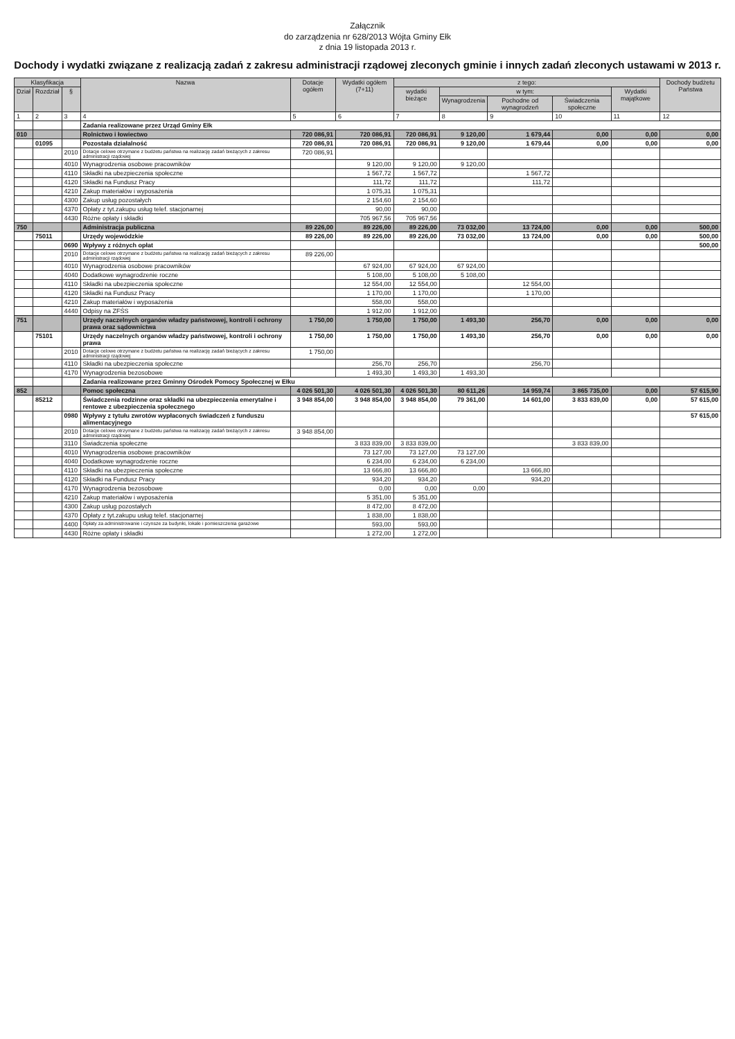Załącznik
do zarządzenia nr 628/2013 Wójta Gminy Ełk
z dnia 19 listopada 2013 r.
Dochody i wydatki związane z realizacją zadań z zakresu administracji rządowej zleconych gminie i innych zadań zleconych ustawami w 2013 r.
| Klasyfikacja | | | Nazwa | Dotacje ogółem | Wydatki ogółem (7+11) | z tego: | | | | | Dochody budżetu Państwa |
| --- | --- | --- | --- | --- | --- | --- | --- | --- | --- | --- | --- |
| Dział | Rozdział | § | | | | wydatki bieżące | w tym: | | | Wydatki majątkowe | |
| | | | | | | | Wynagrodzenia | Pochodne od wynagrodzeń | Świadczenia społeczne | | |
| 1 | 2 | 3 | 4 | 5 | 6 | 7 | 8 | 9 | 10 | 11 | 12 |
| | | | Zadania realizowane przez Urząd Gminy Ełk | | | | | | | | |
| 010 | | | Rolnictwo i łowiectwo | 720 086,91 | 720 086,91 | 720 086,91 | 9 120,00 | 1 679,44 | 0,00 | 0,00 | 0,00 |
| | 01095 | | Pozostała działalność | 720 086,91 | 720 086,91 | 720 086,91 | 9 120,00 | 1 679,44 | 0,00 | 0,00 | 0,00 |
| | | 2010 | Dotacje celowe otrzymane z budżetu państwa na realizację zadań bieżących z zakresu administracji rządowej | 720 086,91 | | | | | | | |
| | | 4010 | Wynagrodzenia osobowe pracowników | | 9 120,00 | 9 120,00 | 9 120,00 | | | | |
| | | 4110 | Składki na ubezpieczenia społeczne | | 1 567,72 | 1 567,72 | | 1 567,72 | | | |
| | | 4120 | Składki na Fundusz Pracy | | 111,72 | 111,72 | | 111,72 | | | |
| | | 4210 | Zakup materiałów i wyposażenia | | 1 075,31 | 1 075,31 | | | | | |
| | | 4300 | Zakup usług pozostałych | | 2 154,60 | 2 154,60 | | | | | |
| | | 4370 | Opłaty z tyt.zakupu usług telef. stacjonarnej | | 90,00 | 90,00 | | | | | |
| | | 4430 | Różne opłaty i składki | | 705 967,56 | 705 967,56 | | | | | |
| 750 | | | Administracja publiczna | 89 226,00 | 89 226,00 | 89 226,00 | 73 032,00 | 13 724,00 | 0,00 | 0,00 | 500,00 |
| | 75011 | | Urzędy wojewódzkie | 89 226,00 | 89 226,00 | 89 226,00 | 73 032,00 | 13 724,00 | 0,00 | 0,00 | 500,00 |
| | | 0690 | Wpływy z różnych opłat | | | | | | | | 500,00 |
| | | 2010 | Dotacje celowe otrzymane z budżetu państwa na realizację zadań bieżących z zakresu administracji rządowej | 89 226,00 | | | | | | | |
| | | 4010 | Wynagrodzenia osobowe pracowników | | 67 924,00 | 67 924,00 | 67 924,00 | | | | |
| | | 4040 | Dodatkowe wynagrodzenie roczne | | 5 108,00 | 5 108,00 | 5 108,00 | | | | |
| | | 4110 | Składki na ubezpieczenia społeczne | | 12 554,00 | 12 554,00 | | 12 554,00 | | | |
| | | 4120 | Składki na Fundusz Pracy | | 1 170,00 | 1 170,00 | | 1 170,00 | | | |
| | | 4210 | Zakup materiałów i wyposażenia | | 558,00 | 558,00 | | | | | |
| | | 4440 | Odpisy na ZFŚS | | 1 912,00 | 1 912,00 | | | | | |
| 751 | | | Urzędy naczelnych organów władzy państwowej, kontroli i ochrony prawa oraz sądownictwa | 1 750,00 | 1 750,00 | 1 750,00 | 1 493,30 | 256,70 | 0,00 | 0,00 | 0,00 |
| | 75101 | | Urzędy naczelnych organów władzy państwowej, kontroli i ochrony prawa | 1 750,00 | 1 750,00 | 1 750,00 | 1 493,30 | 256,70 | 0,00 | 0,00 | 0,00 |
| | | 2010 | Dotacje celowe otrzymane z budżetu państwa na realizację zadań bieżących z zakresu administracji rządowej | 1 750,00 | | | | | | | |
| | | 4110 | Składki na ubezpieczenia społeczne | | 256,70 | 256,70 | | 256,70 | | | |
| | | 4170 | Wynagrodzenia bezosobowe | | 1 493,30 | 1 493,30 | 1 493,30 | | | | |
| | | | Zadania realizowane przez Gminny Ośrodek Pomocy Społecznej w Ełku | | | | | | | | |
| 852 | | | Pomoc społeczna | 4 026 501,30 | 4 026 501,30 | 4 026 501,30 | 80 611,26 | 14 959,74 | 3 865 735,00 | 0,00 | 57 615,90 |
| | 85212 | | Świadczenia rodzinne oraz składki na ubezpieczenia emerytalne i rentowe z ubezpieczenia społecznego | 3 948 854,00 | 3 948 854,00 | 3 948 854,00 | 79 361,00 | 14 601,00 | 3 833 839,00 | 0,00 | 57 615,00 |
| | | 0980 | Wpływy z tytułu zwrotów wypłaconych świadczeń z funduszu alimentacyjnego | | | | | | | | 57 615,00 |
| | | 2010 | Dotacje celowe otrzymane z budżetu państwa na realizację zadań bieżących z zakresu administracji rządowej | 3 948 854,00 | | | | | | | |
| | | 3110 | Świadczenia społeczne | | 3 833 839,00 | 3 833 839,00 | | | 3 833 839,00 | | |
| | | 4010 | Wynagrodzenia osobowe pracowników | | 73 127,00 | 73 127,00 | 73 127,00 | | | | |
| | | 4040 | Dodatkowe wynagrodzenie roczne | | 6 234,00 | 6 234,00 | 6 234,00 | | | | |
| | | 4110 | Składki na ubezpieczenia społeczne | | 13 666,80 | 13 666,80 | | 13 666,80 | | | |
| | | 4120 | Składki na Fundusz Pracy | | 934,20 | 934,20 | | 934,20 | | | |
| | | 4170 | Wynagrodzenia bezosobowe | | 0,00 | 0,00 | 0,00 | | | | |
| | | 4210 | Zakup materiałów i wyposażenia | | 5 351,00 | 5 351,00 | | | | | |
| | | 4300 | Zakup usług pozostałych | | 8 472,00 | 8 472,00 | | | | | |
| | | 4370 | Opłaty z tyt.zakupu usług telef. stacjonarnej | | 1 838,00 | 1 838,00 | | | | | |
| | | 4400 | Opłaty za administrowanie i czynsze za budynki, lokale i pomieszczenia garażowe | | 593,00 | 593,00 | | | | | |
| | | 4430 | Różne opłaty i składki | | 1 272,00 | 1 272,00 | | | | | |